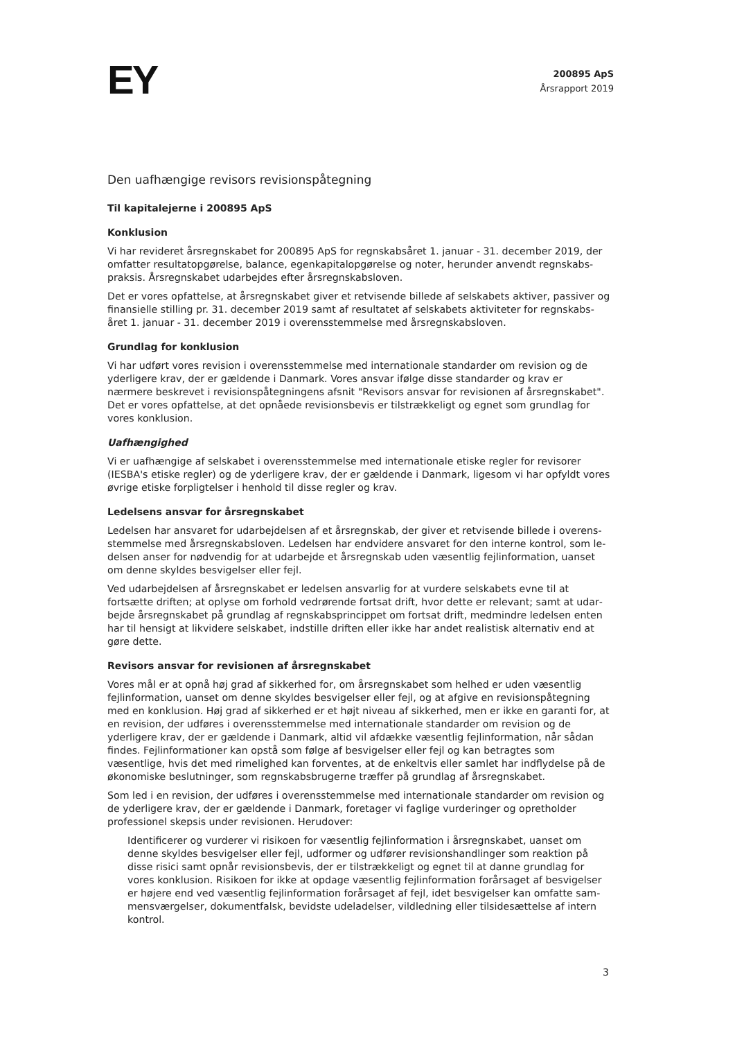EY
200895 ApS
Årsrapport 2019
Den uafhængige revisors revisionspåtegning
Til kapitalejerne i 200895 ApS
Konklusion
Vi har revideret årsregnskabet for 200895 ApS for regnskabsåret 1. januar - 31. december 2019, der omfatter resultatopgørelse, balance, egenkapitalopgørelse og noter, herunder anvendt regnskabs­praksis. Årsregnskabet udarbejdes efter årsregnskabsloven.
Det er vores opfattelse, at årsregnskabet giver et retvisende billede af selskabets aktiver, passiver og finansielle stilling pr. 31. december 2019 samt af resultatet af selskabets aktiviteter for regnskabs­året 1. januar - 31. december 2019 i overensstemmelse med årsregnskabsloven.
Grundlag for konklusion
Vi har udført vores revision i overensstemmelse med internationale standarder om revision og de yderligere krav, der er gældende i Danmark. Vores ansvar ifølge disse standarder og krav er nærmere beskrevet i revisionspåtegningens afsnit "Revisors ansvar for revisionen af årsregnskabet". Det er vores opfattelse, at det opnåede revisionsbevis er tilstrækkeligt og egnet som grundlag for vores kon­klusion.
Uafhængighed
Vi er uafhængige af selskabet i overensstemmelse med internationale etiske regler for revisorer (IESBA's etiske regler) og de yderligere krav, der er gældende i Danmark, ligesom vi har opfyldt vores øvrige etiske forpligtelser i henhold til disse regler og krav.
Ledelsens ansvar for årsregnskabet
Ledelsen har ansvaret for udarbejdelsen af et årsregnskab, der giver et retvisende billede i overens­stemmelse med årsregnskabsloven. Ledelsen har endvidere ansvaret for den interne kontrol, som le­delsen anser for nødvendig for at udarbejde et årsregnskab uden væsentlig fejlinformation, uanset om denne skyldes besvigelser eller fejl.
Ved udarbejdelsen af årsregnskabet er ledelsen ansvarlig for at vurdere selskabets evne til at fortsætte driften; at oplyse om forhold vedrørende fortsat drift, hvor dette er relevant; samt at udar­bejde årsregnskabet på grundlag af regnskabsprincippet om fortsat drift, medmindre ledelsen enten har til hensigt at likvidere selskabet, indstille driften eller ikke har andet realistisk alternativ end at gøre dette.
Revisors ansvar for revisionen af årsregnskabet
Vores mål er at opnå høj grad af sikkerhed for, om årsregnskabet som helhed er uden væsentlig fejlin­formation, uanset om denne skyldes besvigelser eller fejl, og at afgive en revisionspåtegning med en konklusion. Høj grad af sikkerhed er et højt niveau af sikkerhed, men er ikke en garanti for, at en revi­sion, der udføres i overensstemmelse med internationale standarder om revision og de yderligere krav, der er gældende i Danmark, altid vil afdække væsentlig fejlinformation, når sådan findes. Fejlin­formationer kan opstå som følge af besvigelser eller fejl og kan betragtes som væsentlige, hvis det med rimelighed kan forventes, at de enkeltvis eller samlet har indflydelse på de økonomiske beslut­ninger, som regnskabsbrugerne træffer på grundlag af årsregnskabet.
Som led i en revision, der udføres i overensstemmelse med internationale standarder om revision og de yderligere krav, der er gældende i Danmark, foretager vi faglige vurderinger og opretholder profes­sionel skepsis under revisionen. Herudover:
Identificerer og vurderer vi risikoen for væsentlig fejlinformation i årsregnskabet, uanset om denne skyldes besvigelser eller fejl, udformer og udfører revisionshandlinger som reaktion på disse risici samt opnår revisionsbevis, der er tilstrækkeligt og egnet til at danne grundlag for vores konklusion. Risikoen for ikke at opdage væsentlig fejlinformation forårsaget af besvigelser er højere end ved væsentlig fejlinformation forårsaget af fejl, idet besvigelser kan omfatte sam­mensværgelser, dokumentfalsk, bevidste udeladelser, vildledning eller tilsidesættelse af intern kontrol.
3